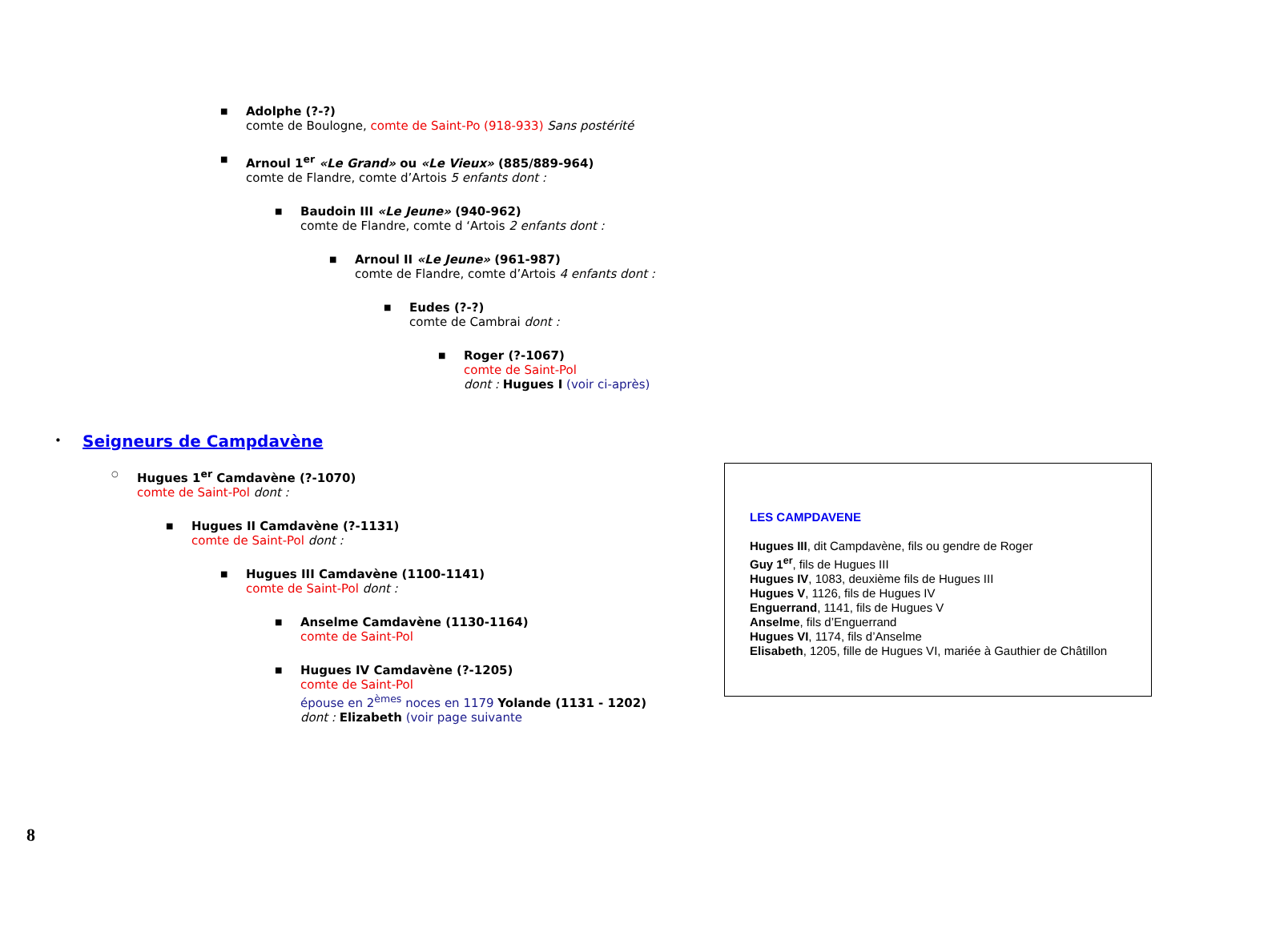■ Adolphe (?-?)
comte de Boulogne, comte de Saint-Po (918-933) Sans postérité
■ Arnoul 1<sup>er</sup> «Le Grand» ou «Le Vieux» (885/889-964)
comte de Flandre, comte d’Artois 5 enfants dont :
■ Baudoin III «Le Jeune» (940-962)
comte de Flandre, comte d ‘Artois 2 enfants dont :
■ Arnoul II «Le Jeune» (961-987)
comte de Flandre, comte d’Artois 4 enfants dont :
■ Eudes (?-?)
comte de Cambrai dont :
■ Roger (?-1067)
comte de Saint-Pol
dont : Hugues I (voir ci-après)
•
Seigneurs de Campdavène
○ Hugues 1<sup>er</sup> Camdavène (?-1070)
comte de Saint-Pol dont :
■ Hugues II Camdavène (?-1131)
comte de Saint-Pol dont :
■ Hugues III Camdavène (1100-1141)
comte de Saint-Pol dont :
■ Anselme Camdavène (1130-1164)
comte de Saint-Pol
■ Hugues IV Camdavène (?-1205)
comte de Saint-Pol
épouse en 2<sup>èmes</sup> noces en 1179 Yolande (1131 - 1202)
dont : Elizabeth (voir page suivante
LES CAMPDAVENE
Hugues III, dit Campdavène, fils ou gendre de Roger
Guy 1<sup>er</sup>, fils de Hugues III
Hugues IV, 1083, deuxième fils de Hugues III
Hugues V, 1126, fils de Hugues IV
Enguerrand, 1141, fils de Hugues V
Anselme, fils d’Enguerrand
Hugues VI, 1174, fils d’Anselme
Elisabeth, 1205, fille de Hugues VI, mariée à Gauthier de Châtillon
8